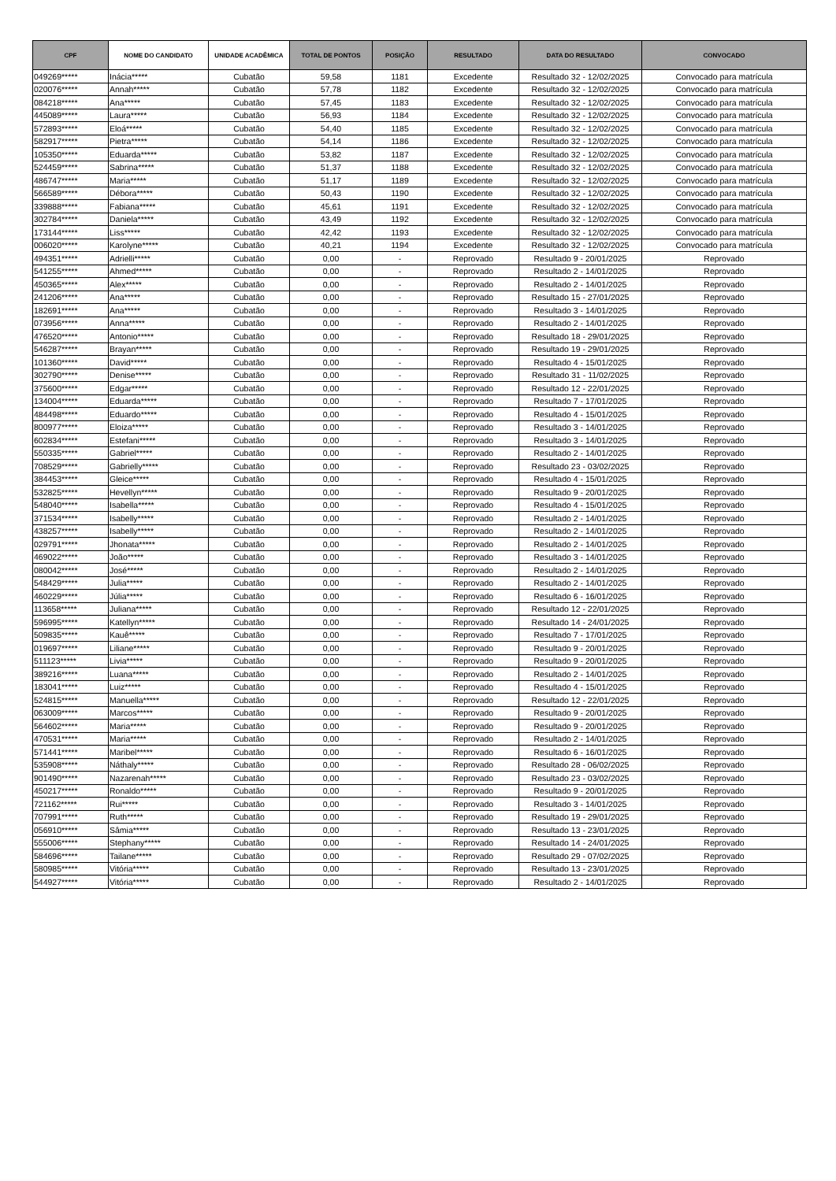| CPF | NOME DO CANDIDATO | UNIDADE ACADÊMICA | TOTAL DE PONTOS | POSIÇÃO | RESULTADO | DATA DO RESULTADO | CONVOCADO |
| --- | --- | --- | --- | --- | --- | --- | --- |
| 049269***** | Inácia***** | Cubatão | 59,58 | 1181 | Excedente | Resultado 32 - 12/02/2025 | Convocado para matrícula |
| 020076***** | Annah***** | Cubatão | 57,78 | 1182 | Excedente | Resultado 32 - 12/02/2025 | Convocado para matrícula |
| 084218***** | Ana***** | Cubatão | 57,45 | 1183 | Excedente | Resultado 32 - 12/02/2025 | Convocado para matrícula |
| 445089***** | Laura***** | Cubatão | 56,93 | 1184 | Excedente | Resultado 32 - 12/02/2025 | Convocado para matrícula |
| 572893***** | Eloá***** | Cubatão | 54,40 | 1185 | Excedente | Resultado 32 - 12/02/2025 | Convocado para matrícula |
| 582917***** | Pietra***** | Cubatão | 54,14 | 1186 | Excedente | Resultado 32 - 12/02/2025 | Convocado para matrícula |
| 105350***** | Eduarda***** | Cubatão | 53,82 | 1187 | Excedente | Resultado 32 - 12/02/2025 | Convocado para matrícula |
| 524459***** | Sabrina***** | Cubatão | 51,37 | 1188 | Excedente | Resultado 32 - 12/02/2025 | Convocado para matrícula |
| 486747***** | Maria***** | Cubatão | 51,17 | 1189 | Excedente | Resultado 32 - 12/02/2025 | Convocado para matrícula |
| 566589***** | Débora***** | Cubatão | 50,43 | 1190 | Excedente | Resultado 32 - 12/02/2025 | Convocado para matrícula |
| 339888***** | Fabiana***** | Cubatão | 45,61 | 1191 | Excedente | Resultado 32 - 12/02/2025 | Convocado para matrícula |
| 302784***** | Daniela***** | Cubatão | 43,49 | 1192 | Excedente | Resultado 32 - 12/02/2025 | Convocado para matrícula |
| 173144***** | Liss***** | Cubatão | 42,42 | 1193 | Excedente | Resultado 32 - 12/02/2025 | Convocado para matrícula |
| 006020***** | Karolyne***** | Cubatão | 40,21 | 1194 | Excedente | Resultado 32 - 12/02/2025 | Convocado para matrícula |
| 494351***** | Adrielli***** | Cubatão | 0,00 | - | Reprovado | Resultado 9 - 20/01/2025 | Reprovado |
| 541255***** | Ahmed***** | Cubatão | 0,00 | - | Reprovado | Resultado 2 - 14/01/2025 | Reprovado |
| 450365***** | Alex***** | Cubatão | 0,00 | - | Reprovado | Resultado 2 - 14/01/2025 | Reprovado |
| 241206***** | Ana***** | Cubatão | 0,00 | - | Reprovado | Resultado 15 - 27/01/2025 | Reprovado |
| 182691***** | Ana***** | Cubatão | 0,00 | - | Reprovado | Resultado 3 - 14/01/2025 | Reprovado |
| 073956***** | Anna***** | Cubatão | 0,00 | - | Reprovado | Resultado 2 - 14/01/2025 | Reprovado |
| 476520***** | Antonio***** | Cubatão | 0,00 | - | Reprovado | Resultado 18 - 29/01/2025 | Reprovado |
| 546287***** | Brayan***** | Cubatão | 0,00 | - | Reprovado | Resultado 19 - 29/01/2025 | Reprovado |
| 101360***** | David***** | Cubatão | 0,00 | - | Reprovado | Resultado 4 - 15/01/2025 | Reprovado |
| 302790***** | Denise***** | Cubatão | 0,00 | - | Reprovado | Resultado 31 - 11/02/2025 | Reprovado |
| 375600***** | Edgar***** | Cubatão | 0,00 | - | Reprovado | Resultado 12 - 22/01/2025 | Reprovado |
| 134004***** | Eduarda***** | Cubatão | 0,00 | - | Reprovado | Resultado 7 - 17/01/2025 | Reprovado |
| 484498***** | Eduardo***** | Cubatão | 0,00 | - | Reprovado | Resultado 4 - 15/01/2025 | Reprovado |
| 800977***** | Eloiza***** | Cubatão | 0,00 | - | Reprovado | Resultado 3 - 14/01/2025 | Reprovado |
| 602834***** | Estefani***** | Cubatão | 0,00 | - | Reprovado | Resultado 3 - 14/01/2025 | Reprovado |
| 550335***** | Gabriel***** | Cubatão | 0,00 | - | Reprovado | Resultado 2 - 14/01/2025 | Reprovado |
| 708529***** | Gabrielly***** | Cubatão | 0,00 | - | Reprovado | Resultado 23 - 03/02/2025 | Reprovado |
| 384453***** | Gleice***** | Cubatão | 0,00 | - | Reprovado | Resultado 4 - 15/01/2025 | Reprovado |
| 532825***** | Hevellyn***** | Cubatão | 0,00 | - | Reprovado | Resultado 9 - 20/01/2025 | Reprovado |
| 548040***** | Isabella***** | Cubatão | 0,00 | - | Reprovado | Resultado 4 - 15/01/2025 | Reprovado |
| 371534***** | Isabelly***** | Cubatão | 0,00 | - | Reprovado | Resultado 2 - 14/01/2025 | Reprovado |
| 438257***** | Isabelly***** | Cubatão | 0,00 | - | Reprovado | Resultado 2 - 14/01/2025 | Reprovado |
| 029791***** | Jhonata***** | Cubatão | 0,00 | - | Reprovado | Resultado 2 - 14/01/2025 | Reprovado |
| 469022***** | João***** | Cubatão | 0,00 | - | Reprovado | Resultado 3 - 14/01/2025 | Reprovado |
| 080042***** | José***** | Cubatão | 0,00 | - | Reprovado | Resultado 2 - 14/01/2025 | Reprovado |
| 548429***** | Julia***** | Cubatão | 0,00 | - | Reprovado | Resultado 2 - 14/01/2025 | Reprovado |
| 460229***** | Júlia***** | Cubatão | 0,00 | - | Reprovado | Resultado 6 - 16/01/2025 | Reprovado |
| 113658***** | Juliana***** | Cubatão | 0,00 | - | Reprovado | Resultado 12 - 22/01/2025 | Reprovado |
| 596995***** | Katellyn***** | Cubatão | 0,00 | - | Reprovado | Resultado 14 - 24/01/2025 | Reprovado |
| 509835***** | Kauê***** | Cubatão | 0,00 | - | Reprovado | Resultado 7 - 17/01/2025 | Reprovado |
| 019697***** | Liliane***** | Cubatão | 0,00 | - | Reprovado | Resultado 9 - 20/01/2025 | Reprovado |
| 511123***** | Livia***** | Cubatão | 0,00 | - | Reprovado | Resultado 9 - 20/01/2025 | Reprovado |
| 389216***** | Luana***** | Cubatão | 0,00 | - | Reprovado | Resultado 2 - 14/01/2025 | Reprovado |
| 183041***** | Luiz***** | Cubatão | 0,00 | - | Reprovado | Resultado 4 - 15/01/2025 | Reprovado |
| 524815***** | Manuella***** | Cubatão | 0,00 | - | Reprovado | Resultado 12 - 22/01/2025 | Reprovado |
| 063009***** | Marcos***** | Cubatão | 0,00 | - | Reprovado | Resultado 9 - 20/01/2025 | Reprovado |
| 564602***** | Maria***** | Cubatão | 0,00 | - | Reprovado | Resultado 9 - 20/01/2025 | Reprovado |
| 470531***** | Maria***** | Cubatão | 0,00 | - | Reprovado | Resultado 2 - 14/01/2025 | Reprovado |
| 571441***** | Maribel***** | Cubatão | 0,00 | - | Reprovado | Resultado 6 - 16/01/2025 | Reprovado |
| 535908***** | Náthaly***** | Cubatão | 0,00 | - | Reprovado | Resultado 28 - 06/02/2025 | Reprovado |
| 901490***** | Nazarenah***** | Cubatão | 0,00 | - | Reprovado | Resultado 23 - 03/02/2025 | Reprovado |
| 450217***** | Ronaldo***** | Cubatão | 0,00 | - | Reprovado | Resultado 9 - 20/01/2025 | Reprovado |
| 721162***** | Rui***** | Cubatão | 0,00 | - | Reprovado | Resultado 3 - 14/01/2025 | Reprovado |
| 707991***** | Ruth***** | Cubatão | 0,00 | - | Reprovado | Resultado 19 - 29/01/2025 | Reprovado |
| 056910***** | Sâmia***** | Cubatão | 0,00 | - | Reprovado | Resultado 13 - 23/01/2025 | Reprovado |
| 555006***** | Stephany***** | Cubatão | 0,00 | - | Reprovado | Resultado 14 - 24/01/2025 | Reprovado |
| 584696***** | Tailane***** | Cubatão | 0,00 | - | Reprovado | Resultado 29 - 07/02/2025 | Reprovado |
| 580985***** | Vitória***** | Cubatão | 0,00 | - | Reprovado | Resultado 13 - 23/01/2025 | Reprovado |
| 544927***** | Vitória***** | Cubatão | 0,00 | - | Reprovado | Resultado 2 - 14/01/2025 | Reprovado |